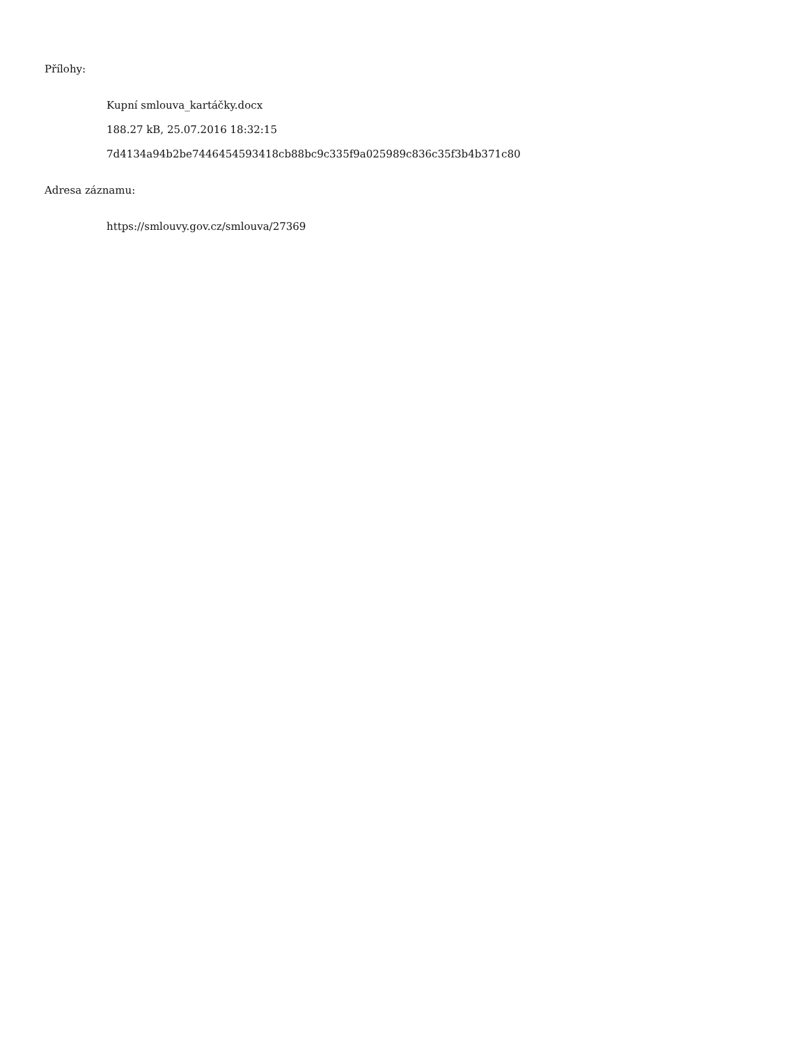Přílohy:
Kupní smlouva_kartáčky.docx
188.27 kB, 25.07.2016 18:32:15
7d4134a94b2be7446454593418cb88bc9c335f9a025989c836c35f3b4b371c80
Adresa záznamu:
https://smlouvy.gov.cz/smlouva/27369